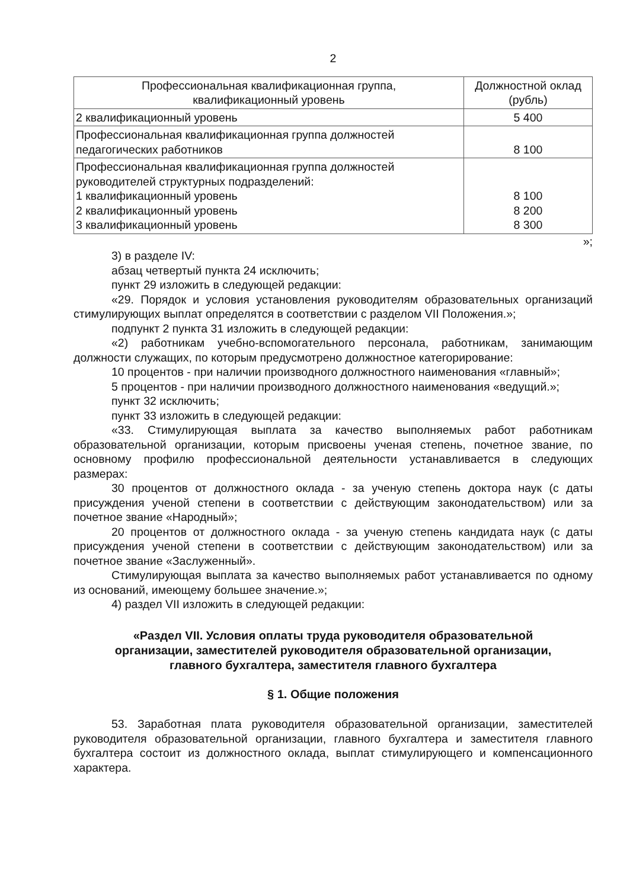2
| Профессиональная квалификационная группа, квалификационный уровень | Должностной оклад (рубль) |
| --- | --- |
| 2 квалификационный уровень | 5 400 |
| Профессиональная квалификационная группа должностей педагогических работников | 8 100 |
| Профессиональная квалификационная группа должностей руководителей структурных подразделений: 1 квалификационный уровень 2 квалификационный уровень 3 квалификационный уровень | 8 100 8 200 8 300 |
»;
3) в разделе IV:
абзац четвертый пункта 24 исключить;
пункт 29 изложить в следующей редакции:
«29. Порядок и условия установления руководителям образовательных организаций стимулирующих выплат определятся в соответствии с разделом VII Положения.»;
подпункт 2 пункта 31 изложить в следующей редакции:
«2) работникам учебно-вспомогательного персонала, работникам, занимающим должности служащих, по которым предусмотрено должностное категорирование:
10 процентов - при наличии производного должностного наименования «главный»;
5 процентов - при наличии производного должностного наименования «ведущий.»;
пункт 32 исключить;
пункт 33 изложить в следующей редакции:
«33. Стимулирующая выплата за качество выполняемых работ работникам образовательной организации, которым присвоены ученая степень, почетное звание, по основному профилю профессиональной деятельности устанавливается в следующих размерах:
30 процентов от должностного оклада - за ученую степень доктора наук (с даты присуждения ученой степени в соответствии с действующим законодательством) или за почетное звание «Народный»;
20 процентов от должностного оклада - за ученую степень кандидата наук (с даты присуждения ученой степени в соответствии с действующим законодательством) или за почетное звание «Заслуженный».
Стимулирующая выплата за качество выполняемых работ устанавливается по одному из оснований, имеющему большее значение.»;
4) раздел VII изложить в следующей редакции:
«Раздел VII. Условия оплаты труда руководителя образовательной организации, заместителей руководителя образовательной организации, главного бухгалтера, заместителя главного бухгалтера
§ 1. Общие положения
53. Заработная плата руководителя образовательной организации, заместителей руководителя образовательной организации, главного бухгалтера и заместителя главного бухгалтера состоит из должностного оклада, выплат стимулирующего и компенсационного характера.